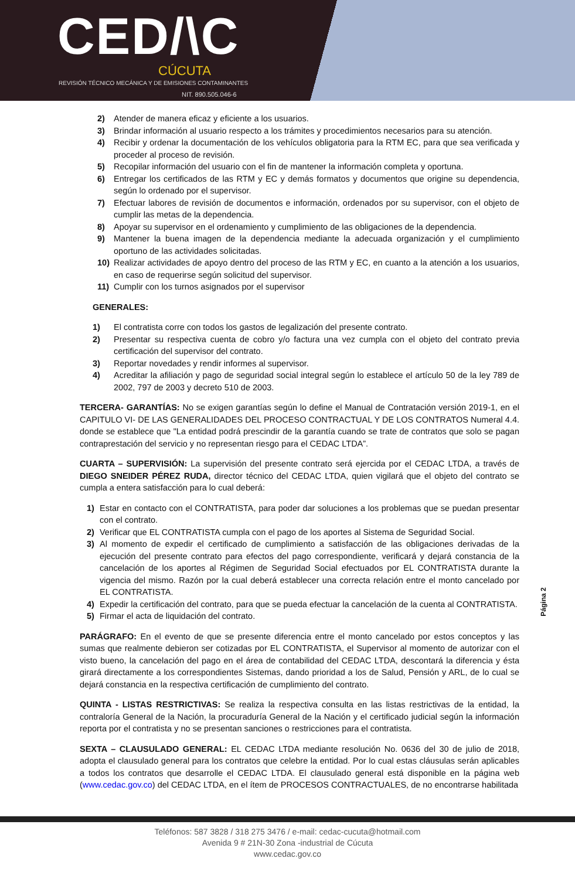CED/\C CÚCUTA
REVISIÓN TÉCNICO MECÁNICA Y DE EMISIONES CONTAMINANTES
NIT. 890.505.046-6
2) Atender de manera eficaz y eficiente a los usuarios.
3) Brindar información al usuario respecto a los trámites y procedimientos necesarios para su atención.
4) Recibir y ordenar la documentación de los vehículos obligatoria para la RTM EC, para que sea verificada y proceder al proceso de revisión.
5) Recopilar información del usuario con el fin de mantener la información completa y oportuna.
6) Entregar los certificados de las RTM y EC y demás formatos y documentos que origine su dependencia, según lo ordenado por el supervisor.
7) Efectuar labores de revisión de documentos e información, ordenados por su supervisor, con el objeto de cumplir las metas de la dependencia.
8) Apoyar su supervisor en el ordenamiento y cumplimiento de las obligaciones de la dependencia.
9) Mantener la buena imagen de la dependencia mediante la adecuada organización y el cumplimiento oportuno de las actividades solicitadas.
10) Realizar actividades de apoyo dentro del proceso de las RTM y EC, en cuanto a la atención a los usuarios, en caso de requerirse según solicitud del supervisor.
11) Cumplir con los turnos asignados por el supervisor
GENERALES:
1) El contratista corre con todos los gastos de legalización del presente contrato.
2) Presentar su respectiva cuenta de cobro y/o factura una vez cumpla con el objeto del contrato previa certificación del supervisor del contrato.
3) Reportar novedades y rendir informes al supervisor.
4) Acreditar la afiliación y pago de seguridad social integral según lo establece el artículo 50 de la ley 789 de 2002, 797 de 2003 y decreto 510 de 2003.
TERCERA- GARANTÍAS: No se exigen garantías según lo define el Manual de Contratación versión 2019-1, en el CAPITULO VI- DE LAS GENERALIDADES DEL PROCESO CONTRACTUAL Y DE LOS CONTRATOS Numeral 4.4. donde se establece que "La entidad podrá prescindir de la garantía cuando se trate de contratos que solo se pagan contraprestación del servicio y no representan riesgo para el CEDAC LTDA”.
CUARTA – SUPERVISIÓN: La supervisión del presente contrato será ejercida por el CEDAC LTDA, a través de DIEGO SNEIDER PÉREZ RUDA, director técnico del CEDAC LTDA, quien vigilará que el objeto del contrato se cumpla a entera satisfacción para lo cual deberá:
1) Estar en contacto con el CONTRATISTA, para poder dar soluciones a los problemas que se puedan presentar con el contrato.
2) Verificar que EL CONTRATISTA cumpla con el pago de los aportes al Sistema de Seguridad Social.
3) Al momento de expedir el certificado de cumplimiento a satisfacción de las obligaciones derivadas de la ejecución del presente contrato para efectos del pago correspondiente, verificará y dejará constancia de la cancelación de los aportes al Régimen de Seguridad Social efectuados por EL CONTRATISTA durante la vigencia del mismo. Razón por la cual deberá establecer una correcta relación entre el monto cancelado por EL CONTRATISTA.
4) Expedir la certificación del contrato, para que se pueda efectuar la cancelación de la cuenta al CONTRATISTA.
5) Firmar el acta de liquidación del contrato.
PARÁGRAFO: En el evento de que se presente diferencia entre el monto cancelado por estos conceptos y las sumas que realmente debieron ser cotizadas por EL CONTRATISTA, el Supervisor al momento de autorizar con el visto bueno, la cancelación del pago en el área de contabilidad del CEDAC LTDA, descontará la diferencia y ésta girará directamente a los correspondientes Sistemas, dando prioridad a los de Salud, Pensión y ARL, de lo cual se dejará constancia en la respectiva certificación de cumplimiento del contrato.
QUINTA - LISTAS RESTRICTIVAS: Se realiza la respectiva consulta en las listas restrictivas de la entidad, la contraloría General de la Nación, la procuraduría General de la Nación y el certificado judicial según la información reporta por el contratista y no se presentan sanciones o restricciones para el contratista.
SEXTA – CLAUSULADO GENERAL: EL CEDAC LTDA mediante resolución No. 0636 del 30 de julio de 2018, adopta el clausulado general para los contratos que celebre la entidad. Por lo cual estas cláusulas serán aplicables a todos los contratos que desarrolle el CEDAC LTDA. El clausulado general está disponible en la página web (www.cedac.gov.co) del CEDAC LTDA, en el ítem de PROCESOS CONTRACTUALES, de no encontrarse habilitada
Página 2
Teléfonos: 587 3828 / 318 275 3476 / e-mail: cedac-cucuta@hotmail.com
Avenida 9 # 21N-30 Zona -industrial de Cúcuta
www.cedac.gov.co